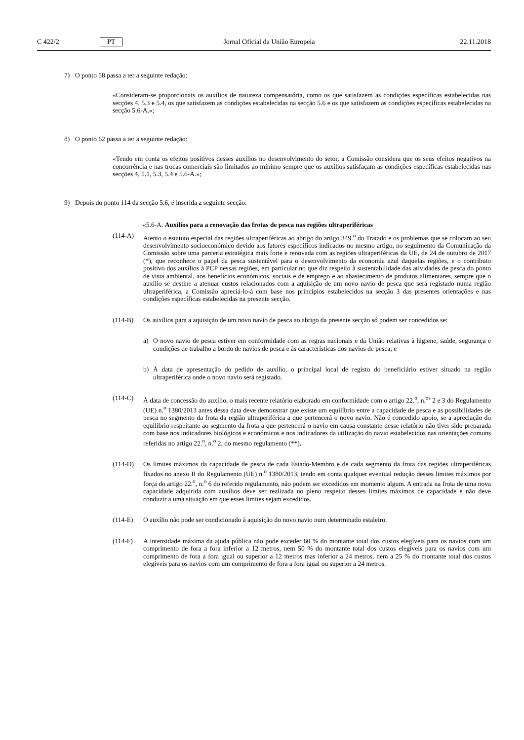C 422/2 PT Jornal Oficial da União Europeia 22.11.2018
7) O ponto 58 passa a ter a seguinte redação:
«Consideram-se proporcionais os auxílios de natureza compensatória, como os que satisfazem as condições específicas estabelecidas nas secções 4, 5.3 e 5.4, os que satisfazem as condições estabelecidas na secção 5.6 e os que satisfazem as condições específicas estabelecidas na secção 5.6-A.»;
8) O ponto 62 passa a ter a seguinte redação:
«Tendo em conta os efeitos positivos desses auxílios no desenvolvimento do setor, a Comissão considera que os seus efeitos negativos na concorrência e nas trocas comerciais são limitados ao mínimo sempre que os auxílios satisfaçam as condições específicas estabelecidas nas secções 4, 5.1, 5.3, 5.4 e 5.6-A.»;
9) Depois do ponto 114 da secção 5.6, é inserida a seguinte secção:
«5.6-A. Auxílios para a renovação das frotas de pesca nas regiões ultraperiféricas
(114-A) Atento o estatuto especial das regiões ultraperiféricas ao abrigo do artigo 349.<sup>o</sup> do Tratado e os problemas que se colocam ao seu desenvolvimento socioeconómico devido aos fatores específicos indicados no mesmo artigo, no seguimento da Comunicação da Comissão sobre uma parceria estratégica mais forte e renovada com as regiões ultraperiféricas da UE, de 24 de outubro de 2017 (*), que reconhece o papel da pesca sustentável para o desenvolvimento da economia azul daquelas regiões, e o contributo positivo dos auxílios à PCP nessas regiões, em particular no que diz respeito à sustentabilidade das atividades de pesca do ponto de vista ambiental, aos benefícios económicos, sociais e de emprego e ao abastecimento de produtos alimentares, sempre que o auxílio se destine a atenuar custos relacionados com a aquisição de um novo navio de pesca que será registado numa região ultraperiférica, a Comissão apreciá-lo-á com base nos princípios estabelecidos na secção 3 das presentes orientações e nas condições específicas estabelecidas na presente secção.
(114-B) Os auxílios para a aquisição de um novo navio de pesca ao abrigo da presente secção só podem ser concedidos se:
a) O novo navio de pesca estiver em conformidade com as regras nacionais e da União relativas à higiene, saúde, segurança e condições de trabalho a bordo de navios de pesca e às características dos navios de pesca; e
b) À data de apresentação do pedido de auxílio, o principal local de registo do beneficiário estiver situado na região ultraperiférica onde o novo navio será registado.
(114-C) À data de concessão do auxílio, o mais recente relatório elaborado em conformidade com o artigo 22.<sup>o</sup>, n.<sup>os</sup> 2 e 3 do Regulamento (UE) n.<sup>o</sup> 1380/2013 antes dessa data deve demonstrar que existe um equilíbrio entre a capacidade de pesca e as possibilidades de pesca no segmento da frota da região ultraperiférica a que pertencerá o novo navio. Não é concedido apoio, se a apreciação do equilíbrio respeitante ao segmento da frota a que pertencerá o navio em causa constante desse relatório não tiver sido preparada com base nos indicadores biológicos e económicos e nos indicadores da utilização do navio estabelecidos nas orientações comuns referidas no artigo 22.<sup>o</sup>, n.<sup>o</sup> 2, do mesmo regulamento (**).
(114-D) Os limites máximos da capacidade de pesca de cada Estado-Membro e de cada segmento da frota das regiões ultraperiféricas fixados no anexo II do Regulamento (UE) n.<sup>o</sup> 1380/2013, tendo em conta qualquer eventual redução desses limites máximos por força do artigo 22.<sup>o</sup>, n.<sup>o</sup> 6 do referido regulamento, não podem ser excedidos em momento algum. A entrada na frota de uma nova capacidade adquirida com auxílios deve ser realizada no pleno respeito desses limites máximos de capacidade e não deve conduzir a uma situação em que esses limites sejam excedidos.
(114-E) O auxílio não pode ser condicionado à aquisição do novo navio num determinado estaleiro.
(114-F) A intensidade máxima da ajuda pública não pode exceder 60 % do montante total dos custos elegíveis para os navios com um comprimento de fora a fora inferior a 12 metros, nem 50 % do montante total dos custos elegíveis para os navios com um comprimento de fora a fora igual ou superior a 12 metros mas inferior a 24 metros, nem a 25 % do montante total dos custos elegíveis para os navios com um comprimento de fora a fora igual ou superior a 24 metros.